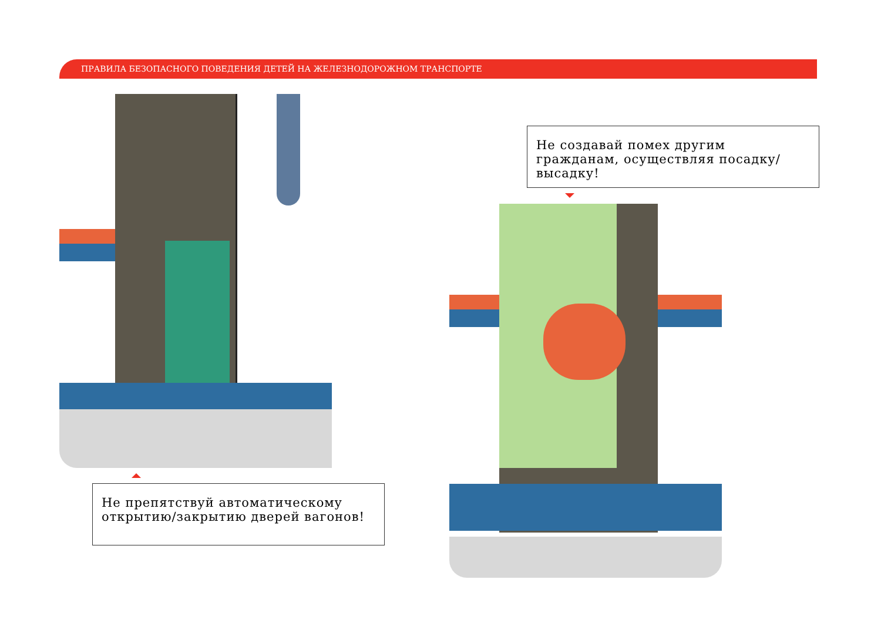ПРАВИЛА БЕЗОПАСНОГО ПОВЕДЕНИЯ ДЕТЕЙ НА ЖЕЛЕЗНОДОРОЖНОМ ТРАНСПОРТЕ
Не препятствуй автоматическому открытию/закрытию дверей вагонов!
Не создавай помех другим гражданам, осуществляя посадку/высадку!